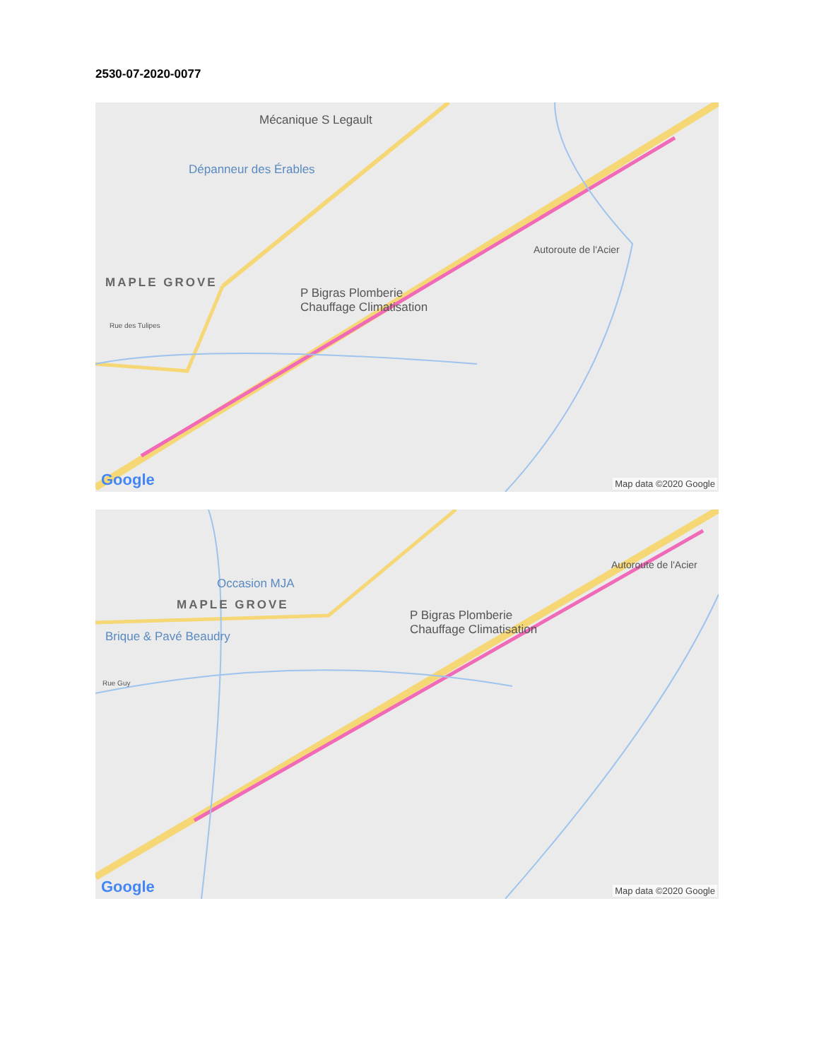2530-07-2020-0077
Mécanique S Legault
Dépanneur des Érables
MAPLE GROVE
P Bigras Plomberie
Chauffage Climatisation
Autoroute de l'Acier
Rue des Tulipes
Google Map data ©2020 Google
Occasion MJA
MAPLE GROVE
Brique & Pavé Beaudry
P Bigras Plomberie
Chauffage Climatisation
Autoroute de l'Acier
Rue Guy
Google Map data ©2020 Google